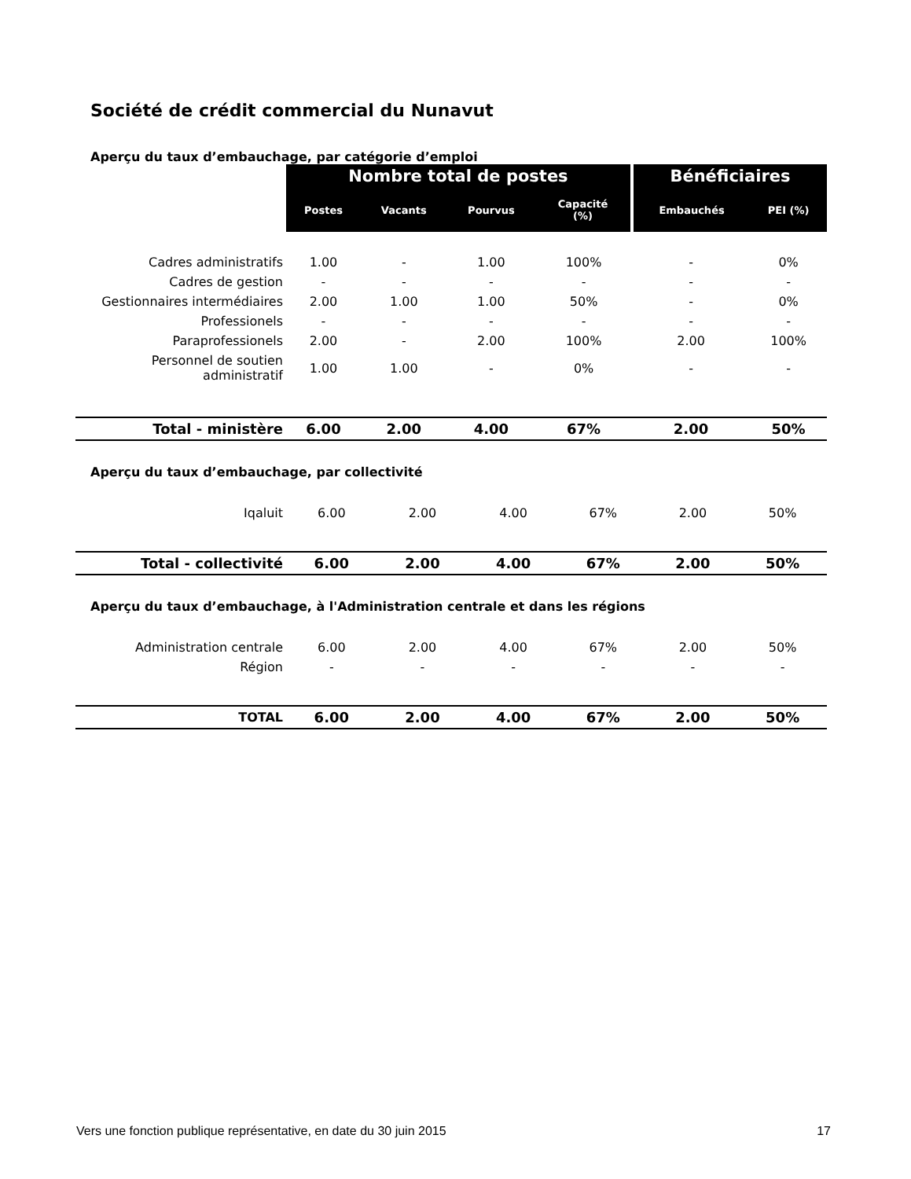Société de crédit commercial du Nunavut
Aperçu du taux d’embauchage, par catégorie d’emploi
| | Nombre total de postes | | | | Bénéficiaires | |
| --- | --- | --- | --- | --- | --- | --- |
| | Postes | Vacants | Pourvus | Capacité (%) | Embauchés | PEI (%) |
| Cadres administratifs | 1.00 | - | 1.00 | 100% | - | 0% |
| Cadres de gestion | - | - | - | - | - | - |
| Gestionnaires intermédiaires | 2.00 | 1.00 | 1.00 | 50% | - | 0% |
| Professionels | - | - | - | - | - | - |
| Paraprofessionels | 2.00 | - | 2.00 | 100% | 2.00 | 100% |
| Personnel de soutien administratif | 1.00 | 1.00 | - | 0% | - | - |
| Total - ministère | 6.00 | 2.00 | 4.00 | 67% | 2.00 | 50% |
Aperçu du taux d’embauchage, par collectivité
| Iqaluit | 6.00 | 2.00 | 4.00 | 67% | 2.00 | 50% |
| Total - collectivité | 6.00 | 2.00 | 4.00 | 67% | 2.00 | 50% |
Aperçu du taux d’embauchage, à l'Administration centrale et dans les régions
| Administration centrale | 6.00 | 2.00 | 4.00 | 67% | 2.00 | 50% |
| Région | - | - | - | - | - | - |
| TOTAL | 6.00 | 2.00 | 4.00 | 67% | 2.00 | 50% |
Vers une fonction publique représentative, en date du 30 juin 2015 17